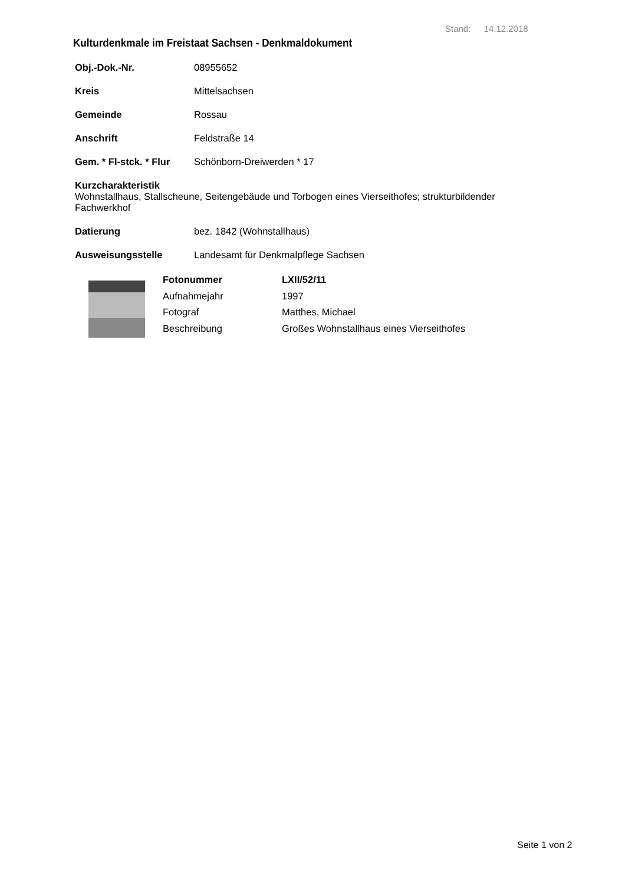Stand: 14.12.2018
Kulturdenkmale im Freistaat Sachsen - Denkmaldokument
Obj.-Dok.-Nr. 08955652
Kreis Mittelsachsen
Gemeinde Rossau
Anschrift Feldstraße 14
Gem. * Fl-stck. * Flur Schönborn-Dreiwerden * 17
Kurzcharakteristik
Wohnstallhaus, Stallscheune, Seitengebäude und Torbogen eines Vierseithofes; strukturbildender Fachwerkhof
Datierung bez. 1842 (Wohnstallhaus)
Ausweisungsstelle Landesamt für Denkmalpflege Sachsen
Fotonummer LXII/52/11 Aufnahmejahr 1997 Fotograf Matthes, Michael Beschreibung Großes Wohnstallhaus eines Vierseithofes
Seite 1 von 2